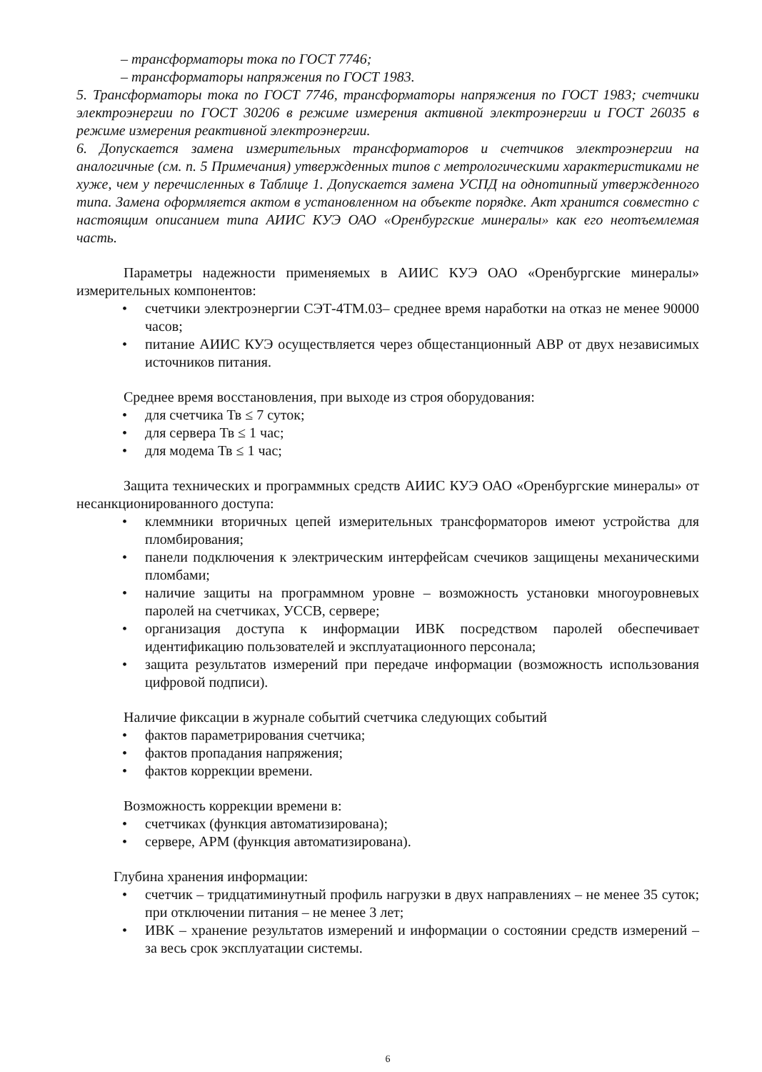– трансформаторы тока по ГОСТ 7746;
– трансформаторы напряжения по ГОСТ 1983.
5. Трансформаторы тока по ГОСТ 7746, трансформаторы напряжения по ГОСТ 1983; счетчики электроэнергии по ГОСТ 30206 в режиме измерения активной электроэнергии и ГОСТ 26035 в режиме измерения реактивной электроэнергии.
6. Допускается замена измерительных трансформаторов и счетчиков электроэнергии на аналогичные (см. п. 5 Примечания) утвержденных типов с метрологическими характеристиками не хуже, чем у перечисленных в Таблице 1. Допускается замена УСПД на однотипный утвержденного типа. Замена оформляется актом в установленном на объекте порядке. Акт хранится совместно с настоящим описанием типа АИИС КУЭ ОАО «Оренбургские минералы» как его неотъемлемая часть.
Параметры надежности применяемых в АИИС КУЭ ОАО «Оренбургские минералы» измерительных компонентов:
• счетчики электроэнергии СЭТ-4ТМ.03– среднее время наработки на отказ не менее 90000 часов;
• питание АИИС КУЭ осуществляется через общестанционный АВР от двух независимых источников питания.
Среднее время восстановления, при выходе из строя оборудования:
• для счетчика Тв ≤ 7 суток;
• для сервера Тв ≤ 1 час;
• для модема Тв ≤ 1 час;
Защита технических и программных средств АИИС КУЭ ОАО «Оренбургские минералы» от несанкционированного доступа:
• клеммники вторичных цепей измерительных трансформаторов имеют устройства для пломбирования;
• панели подключения к электрическим интерфейсам счечиков защищены механическими пломбами;
• наличие защиты на программном уровне – возможность установки многоуровневых паролей на счетчиках, УССВ, сервере;
• организация доступа к информации ИВК посредством паролей обеспечивает идентификацию пользователей и эксплуатационного персонала;
• защита результатов измерений при передаче информации (возможность использования цифровой подписи).
Наличие фиксации в журнале событий счетчика следующих событий
• фактов параметрирования счетчика;
• фактов пропадания напряжения;
• фактов коррекции времени.
Возможность коррекции времени в:
• счетчиках (функция автоматизирована);
• сервере, АРМ (функция автоматизирована).
Глубина хранения информации:
• счетчик – тридцатиминутный профиль нагрузки в двух направлениях – не менее 35 суток; при отключении питания – не менее 3 лет;
• ИВК – хранение результатов измерений и информации о состоянии средств измерений – за весь срок эксплуатации системы.
6